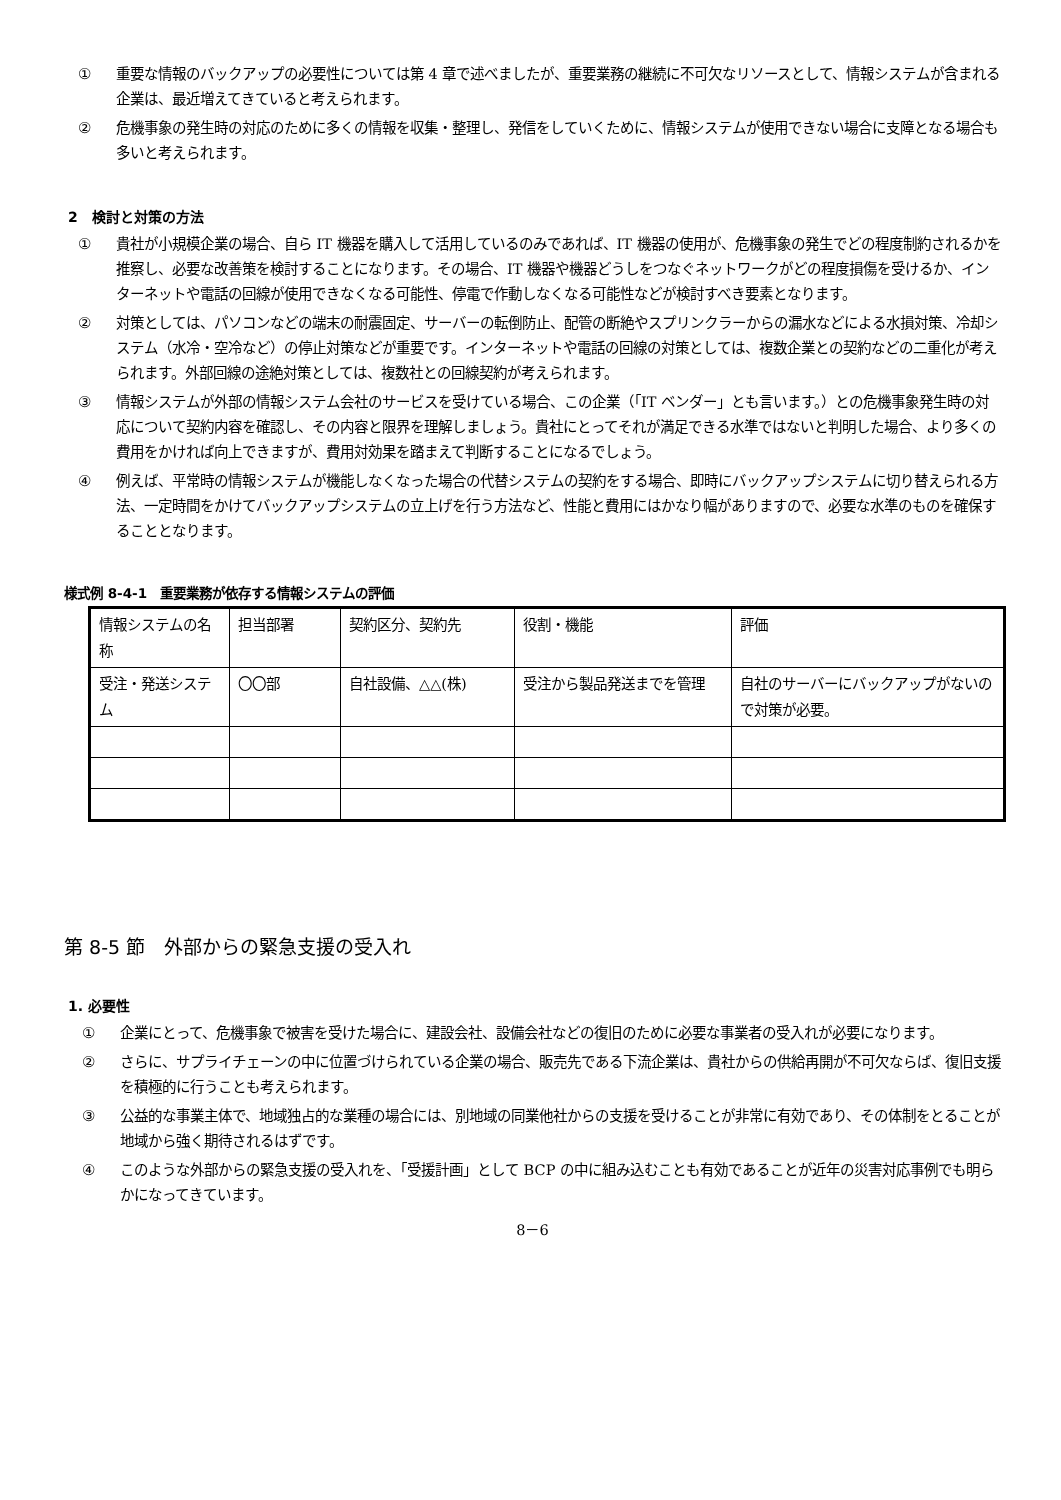① 重要な情報のバックアップの必要性については第 4 章で述べましたが、重要業務の継続に不可欠なリソースとして、情報システムが含まれる企業は、最近増えてきていると考えられます。
② 危機事象の発生時の対応のために多くの情報を収集・整理し、発信をしていくために、情報システムが使用できない場合に支障となる場合も多いと考えられます。
2　検討と対策の方法
① 貴社が小規模企業の場合、自ら IT 機器を購入して活用しているのみであれば、IT 機器の使用が、危機事象の発生でどの程度制約されるかを推察し、必要な改善策を検討することになります。その場合、IT 機器や機器どうしをつなぐネットワークがどの程度損傷を受けるか、インターネットや電話の回線が使用できなくなる可能性、停電で作動しなくなる可能性などが検討すべき要素となります。
② 対策としては、パソコンなどの端末の耐震固定、サーバーの転倒防止、配管の断絶やスプリンクラーからの漏水などによる水損対策、冷却システム（水冷・空冷など）の停止対策などが重要です。インターネットや電話の回線の対策としては、複数企業との契約などの二重化が考えられます。外部回線の途絶対策としては、複数社との回線契約が考えられます。
③ 情報システムが外部の情報システム会社のサービスを受けている場合、この企業（「IT ベンダー」とも言います。）との危機事象発生時の対応について契約内容を確認し、その内容と限界を理解しましょう。貴社にとってそれが満足できる水準ではないと判明した場合、より多くの費用をかければ向上できますが、費用対効果を踏まえて判断することになるでしょう。
④ 例えば、平常時の情報システムが機能しなくなった場合の代替システムの契約をする場合、即時にバックアップシステムに切り替えられる方法、一定時間をかけてバックアップシステムの立上げを行う方法など、性能と費用にはかなり幅がありますので、必要な水準のものを確保することとなります。
様式例 8-4-1　重要業務が依存する情報システムの評価
| 情報システムの名称 | 担当部署 | 契約区分、契約先 | 役割・機能 | 評価 |
| 受注・発送システム | 〇〇部 | 自社設備、△△(株) | 受注から製品発送までを管理 | 自社のサーバーにバックアップがないので対策が必要。 |
第 8-5 節　外部からの緊急支援の受入れ
1. 必要性
① 企業にとって、危機事象で被害を受けた場合に、建設会社、設備会社などの復旧のために必要な事業者の受入れが必要になります。
② さらに、サプライチェーンの中に位置づけられている企業の場合、販売先である下流企業は、貴社からの供給再開が不可欠ならば、復旧支援を積極的に行うことも考えられます。
③ 公益的な事業主体で、地域独占的な業種の場合には、別地域の同業他社からの支援を受けることが非常に有効であり、その体制をとることが地域から強く期待されるはずです。
④ このような外部からの緊急支援の受入れを、「受援計画」として BCP の中に組み込むことも有効であることが近年の災害対応事例でも明らかになってきています。
8－6